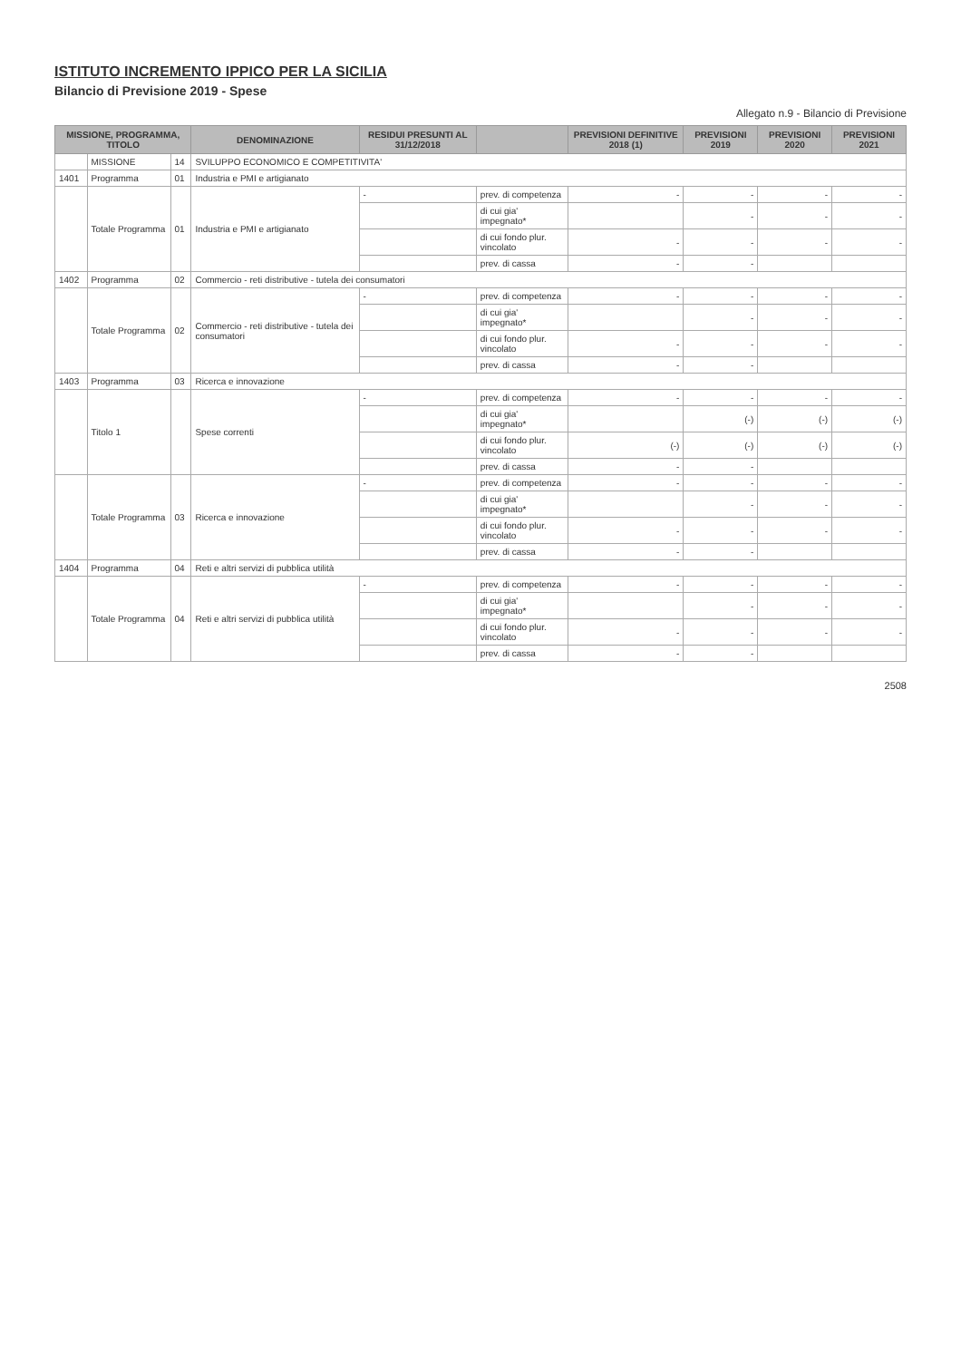ISTITUTO INCREMENTO IPPICO PER LA SICILIA
Bilancio di Previsione 2019 - Spese
Allegato n.9 - Bilancio di Previsione
| MISSIONE, PROGRAMMA, TITOLO | | | DENOMINAZIONE | RESIDUI PRESUNTI AL 31/12/2018 | | PREVISIONI DEFINITIVE 2018 (1) | PREVISIONI 2019 | PREVISIONI 2020 | PREVISIONI 2021 |
| --- | --- | --- | --- | --- | --- | --- | --- | --- | --- |
| | MISSIONE | 14 | SVILUPPO ECONOMICO E COMPETITIVITA' | | | | | | |
| 1401 | Programma | 01 | Industria e PMI e artigianato | | | | | | |
| | Totale Programma | 01 | Industria e PMI e artigianato | - | prev. di competenza | - | - | - | - |
| | | | | | di cui gia' impegnato* | | - | - | - |
| | | | | | di cui fondo plur. vincolato | - | - | - | - |
| | | | | | prev. di cassa | - | - | | |
| 1402 | Programma | 02 | Commercio - reti distributive - tutela dei consumatori | | | | | | |
| | Totale Programma | 02 | Commercio - reti distributive - tutela dei consumatori | - | prev. di competenza | - | - | - | - |
| | | | | | di cui gia' impegnato* | | - | - | - |
| | | | | | di cui fondo plur. vincolato | - | - | - | - |
| | | | | | prev. di cassa | - | - | | |
| 1403 | Programma | 03 | Ricerca e innovazione | | | | | | |
| | Titolo 1 | | Spese correnti | - | prev. di competenza | - | - | - | - |
| | | | | | di cui gia' impegnato* | | (-) | (-) | (-) |
| | | | | | di cui fondo plur. vincolato | (-) | (-) | (-) | (-) |
| | | | | | prev. di cassa | - | - | | |
| | Totale Programma | 03 | Ricerca e innovazione | - | prev. di competenza | - | - | - | - |
| | | | | | di cui gia' impegnato* | | - | - | - |
| | | | | | di cui fondo plur. vincolato | - | - | - | - |
| | | | | | prev. di cassa | - | - | | |
| 1404 | Programma | 04 | Reti e altri servizi di pubblica utilità | | | | | | |
| | Totale Programma | 04 | Reti e altri servizi di pubblica utilità | - | prev. di competenza | - | - | - | - |
| | | | | | di cui gia' impegnato* | | - | - | - |
| | | | | | di cui fondo plur. vincolato | - | - | - | - |
| | | | | | prev. di cassa | - | - | | |
2508